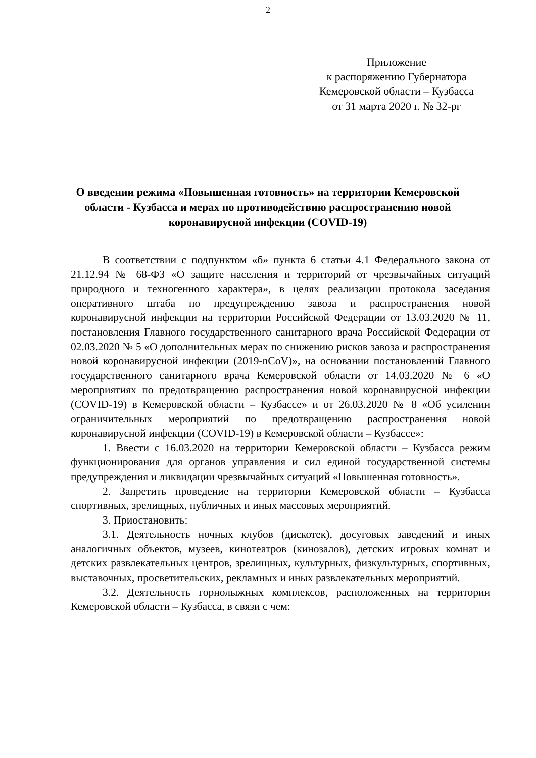2
Приложение
к распоряжению Губернатора
Кемеровской области – Кузбасса
от 31 марта 2020 г. № 32-рг
О введении режима «Повышенная готовность» на территории Кемеровской области - Кузбасса и мерах по противодействию распространению новой коронавирусной инфекции (COVID-19)
В соответствии с подпунктом «б» пункта 6 статьи 4.1 Федерального закона от 21.12.94 № 68-ФЗ «О защите населения и территорий от чрезвычайных ситуаций природного и техногенного характера», в целях реализации протокола заседания оперативного штаба по предупреждению завоза и распространения новой коронавирусной инфекции на территории Российской Федерации от 13.03.2020 № 11, постановления Главного государственного санитарного врача Российской Федерации от 02.03.2020 № 5 «О дополнительных мерах по снижению рисков завоза и распространения новой коронавирусной инфекции (2019-nCoV)», на основании постановлений Главного государственного санитарного врача Кемеровской области от 14.03.2020 № 6 «О мероприятиях по предотвращению распространения новой коронавирусной инфекции (COVID-19) в Кемеровской области – Кузбассе» и от 26.03.2020 № 8 «Об усилении ограничительных мероприятий по предотвращению распространения новой коронавирусной инфекции (COVID-19) в Кемеровской области – Кузбассе»:
1. Ввести с 16.03.2020 на территории Кемеровской области – Кузбасса режим функционирования для органов управления и сил единой государственной системы предупреждения и ликвидации чрезвычайных ситуаций «Повышенная готовность».
2. Запретить проведение на территории Кемеровской области – Кузбасса спортивных, зрелищных, публичных и иных массовых мероприятий.
3. Приостановить:
3.1. Деятельность ночных клубов (дискотек), досуговых заведений и иных аналогичных объектов, музеев, кинотеатров (кинозалов), детских игровых комнат и детских развлекательных центров, зрелищных, культурных, физкультурных, спортивных, выставочных, просветительских, рекламных и иных развлекательных мероприятий.
3.2. Деятельность горнолыжных комплексов, расположенных на территории Кемеровской области – Кузбасса, в связи с чем: